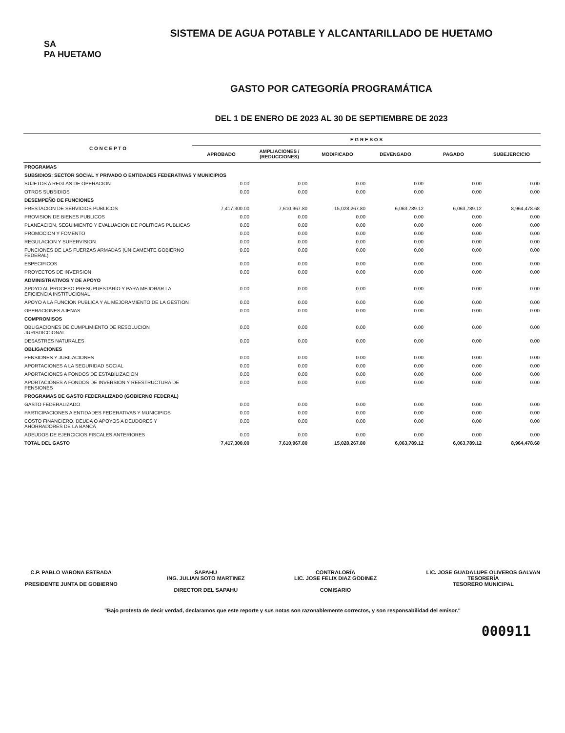SA
PA HUETAMO
SISTEMA DE AGUA POTABLE Y ALCANTARILLADO DE HUETAMO
GASTO POR CATEGORÍA PROGRAMÁTICA
DEL 1 DE ENERO DE 2023 AL 30 DE SEPTIEMBRE DE 2023
| C O N C E P T O | E G R E S O S | | | | | |
| --- | --- | --- | --- | --- | --- | --- |
| | APROBADO | AMPLIACIONES / (REDUCCIONES) | MODIFICADO | DEVENGADO | PAGADO | SUBEJERCICIO |
| PROGRAMAS | | | | | | |
| SUBSIDIOS: SECTOR SOCIAL Y PRIVADO O ENTIDADES FEDERATIVAS Y MUNICIPIOS | | | | | | |
| SUJETOS A REGLAS DE OPERACION | 0.00 | 0.00 | 0.00 | 0.00 | 0.00 | 0.00 |
| OTROS SUBSIDIOS | 0.00 | 0.00 | 0.00 | 0.00 | 0.00 | 0.00 |
| DESEMPEÑO DE FUNCIONES | | | | | | |
| PRESTACION DE SERVICIOS PUBLICOS | 7,417,300.00 | 7,610,967.80 | 15,028,267.80 | 6,063,789.12 | 6,063,789.12 | 8,964,478.68 |
| PROVISION DE BIENES PUBLICOS | 0.00 | 0.00 | 0.00 | 0.00 | 0.00 | 0.00 |
| PLANEACION, SEGUIMIENTO Y EVALUACION DE POLITICAS PUBLICAS | 0.00 | 0.00 | 0.00 | 0.00 | 0.00 | 0.00 |
| PROMOCION Y FOMENTO | 0.00 | 0.00 | 0.00 | 0.00 | 0.00 | 0.00 |
| REGULACION Y SUPERVISION | 0.00 | 0.00 | 0.00 | 0.00 | 0.00 | 0.00 |
| FUNCIONES DE LAS FUERZAS ARMADAS (ÚNICAMENTE GOBIERNO FEDERAL) | 0.00 | 0.00 | 0.00 | 0.00 | 0.00 | 0.00 |
| ESPECIFICOS | 0.00 | 0.00 | 0.00 | 0.00 | 0.00 | 0.00 |
| PROYECTOS DE INVERSION | 0.00 | 0.00 | 0.00 | 0.00 | 0.00 | 0.00 |
| ADMINISTRATIVOS Y DE APOYO | | | | | | |
| APOYO AL PROCESO PRESUPUESTARIO Y PARA MEJORAR LA EFICIENCIA INSTITUCIONAL | 0.00 | 0.00 | 0.00 | 0.00 | 0.00 | 0.00 |
| APOYO A LA FUNCION PUBLICA Y AL MEJORAMIENTO DE LA GESTION | 0.00 | 0.00 | 0.00 | 0.00 | 0.00 | 0.00 |
| OPERACIONES AJENAS | 0.00 | 0.00 | 0.00 | 0.00 | 0.00 | 0.00 |
| COMPROMISOS | | | | | | |
| OBLIGACIONES DE CUMPLIMIENTO DE RESOLUCION JURISDICCIONAL | 0.00 | 0.00 | 0.00 | 0.00 | 0.00 | 0.00 |
| DESASTRES NATURALES | 0.00 | 0.00 | 0.00 | 0.00 | 0.00 | 0.00 |
| OBLIGACIONES | | | | | | |
| PENSIONES Y JUBILACIONES | 0.00 | 0.00 | 0.00 | 0.00 | 0.00 | 0.00 |
| APORTACIONES A LA SEGURIDAD SOCIAL | 0.00 | 0.00 | 0.00 | 0.00 | 0.00 | 0.00 |
| APORTACIONES A FONDOS DE ESTABILIZACION | 0.00 | 0.00 | 0.00 | 0.00 | 0.00 | 0.00 |
| APORTACIONES A FONDOS DE INVERSION Y REESTRUCTURA DE PENSIONES | 0.00 | 0.00 | 0.00 | 0.00 | 0.00 | 0.00 |
| PROGRAMAS DE GASTO FEDERALIZADO (GOBIERNO FEDERAL) | | | | | | |
| GASTO FEDERALIZADO | 0.00 | 0.00 | 0.00 | 0.00 | 0.00 | 0.00 |
| PARTICIPACIONES A ENTIDADES FEDERATIVAS Y MUNICIPIOS | 0.00 | 0.00 | 0.00 | 0.00 | 0.00 | 0.00 |
| COSTO FINANCIERO, DEUDA O APOYOS A DEUDORES Y AHORRADORES DE LA BANCA | 0.00 | 0.00 | 0.00 | 0.00 | 0.00 | 0.00 |
| ADEUDOS DE EJERCICIOS FISCALES ANTERIORES | 0.00 | 0.00 | 0.00 | 0.00 | 0.00 | 0.00 |
| TOTAL DEL GASTO | 7,417,300.00 | 7,610,967.80 | 15,028,267.80 | 6,063,789.12 | 6,063,789.12 | 8,964,478.68 |
C.P. PABLO VARONA ESTRADA
PRESIDENTE JUNTA DE GOBIERNO
SAPAHU
ING. JULIAN SOTO MARTINEZ
DIRECTOR DEL SAPAHU
CONTRALORÍA
LIC. JOSE FELIX DIAZ GODINEZ
COMISARIO
LIC. JOSE GUADALUPE OLIVEROS GALVAN
TESORERÍA
TESORERO MUNICIPAL
"Bajo protesta de decir verdad, declaramos que este reporte y sus notas son razonablemente correctos, y son responsabilidad del emisor."
000911